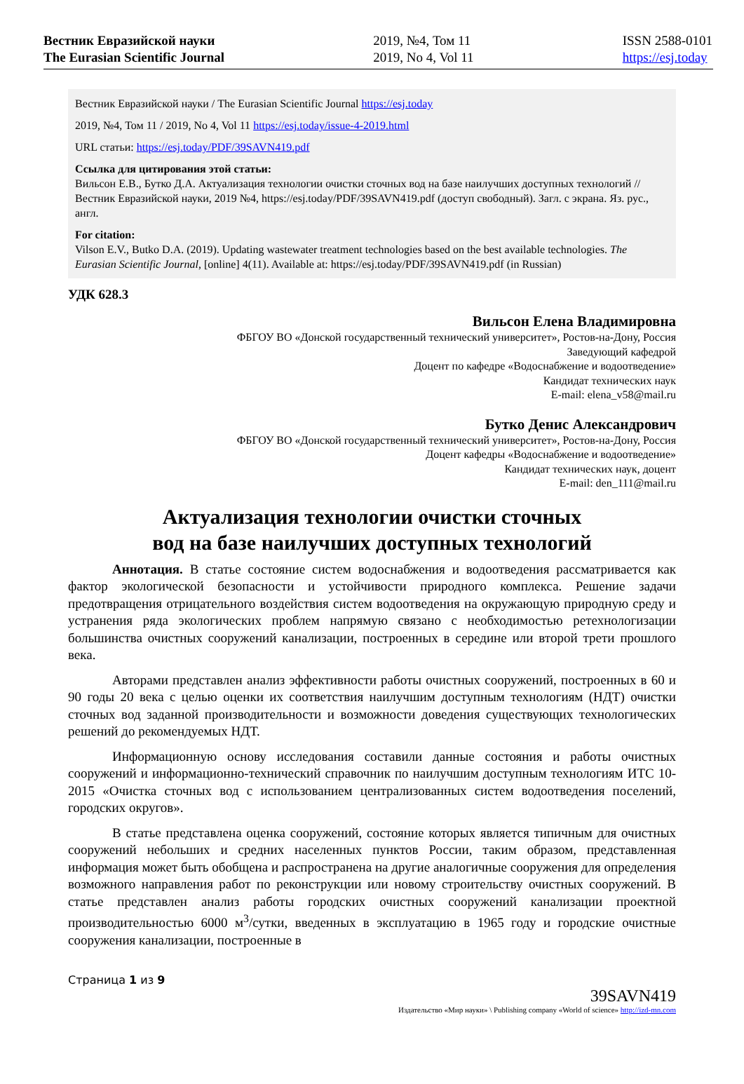Вестник Евразийской науки
The Eurasian Scientific Journal
2019, №4, Том 11
2019, No 4, Vol 11
ISSN 2588-0101
https://esj.today
Вестник Евразийской науки / The Eurasian Scientific Journal https://esj.today
2019, №4, Том 11 / 2019, No 4, Vol 11 https://esj.today/issue-4-2019.html
URL статьи: https://esj.today/PDF/39SAVN419.pdf
Ссылка для цитирования этой статьи:
Вильсон Е.В., Бутко Д.А. Актуализация технологии очистки сточных вод на базе наилучших доступных технологий // Вестник Евразийской науки, 2019 №4, https://esj.today/PDF/39SAVN419.pdf (доступ свободный). Загл. с экрана. Яз. рус., англ.
For citation:
Vilson E.V., Butko D.A. (2019). Updating wastewater treatment technologies based on the best available technologies. The Eurasian Scientific Journal, [online] 4(11). Available at: https://esj.today/PDF/39SAVN419.pdf (in Russian)
УДК 628.3
Вильсон Елена Владимировна
ФБГОУ ВО «Донской государственный технический университет», Ростов-на-Дону, Россия
Заведующий кафедрой
Доцент по кафедре «Водоснабжение и водоотведение»
Кандидат технических наук
E-mail: elena_v58@mail.ru
Бутко Денис Александрович
ФБГОУ ВО «Донской государственный технический университет», Ростов-на-Дону, Россия
Доцент кафедры «Водоснабжение и водоотведение»
Кандидат технических наук, доцент
E-mail: den_111@mail.ru
Актуализация технологии очистки сточных
вод на базе наилучших доступных технологий
Аннотация. В статье состояние систем водоснабжения и водоотведения рассматривается как фактор экологической безопасности и устойчивости природного комплекса. Решение задачи предотвращения отрицательного воздействия систем водоотведения на окружающую природную среду и устранения ряда экологических проблем напрямую связано с необходимостью ретехнологизации большинства очистных сооружений канализации, построенных в середине или второй трети прошлого века.
Авторами представлен анализ эффективности работы очистных сооружений, построенных в 60 и 90 годы 20 века с целью оценки их соответствия наилучшим доступным технологиям (НДТ) очистки сточных вод заданной производительности и возможности доведения существующих технологических решений до рекомендуемых НДТ.
Информационную основу исследования составили данные состояния и работы очистных сооружений и информационно-технический справочник по наилучшим доступным технологиям ИТС 10-2015 «Очистка сточных вод с использованием централизованных систем водоотведения поселений, городских округов».
В статье представлена оценка сооружений, состояние которых является типичным для очистных сооружений небольших и средних населенных пунктов России, таким образом, представленная информация может быть обобщена и распространена на другие аналогичные сооружения для определения возможного направления работ по реконструкции или новому строительству очистных сооружений. В статье представлен анализ работы городских очистных сооружений канализации проектной производительностью 6000 м<sup>3</sup>/сутки, введенных в эксплуатацию в 1965 году и городские очистные сооружения канализации, построенные в
Страница 1 из 9
39SAVN419
Издательство «Мир науки» \ Publishing company «World of science» http://izd-mn.com